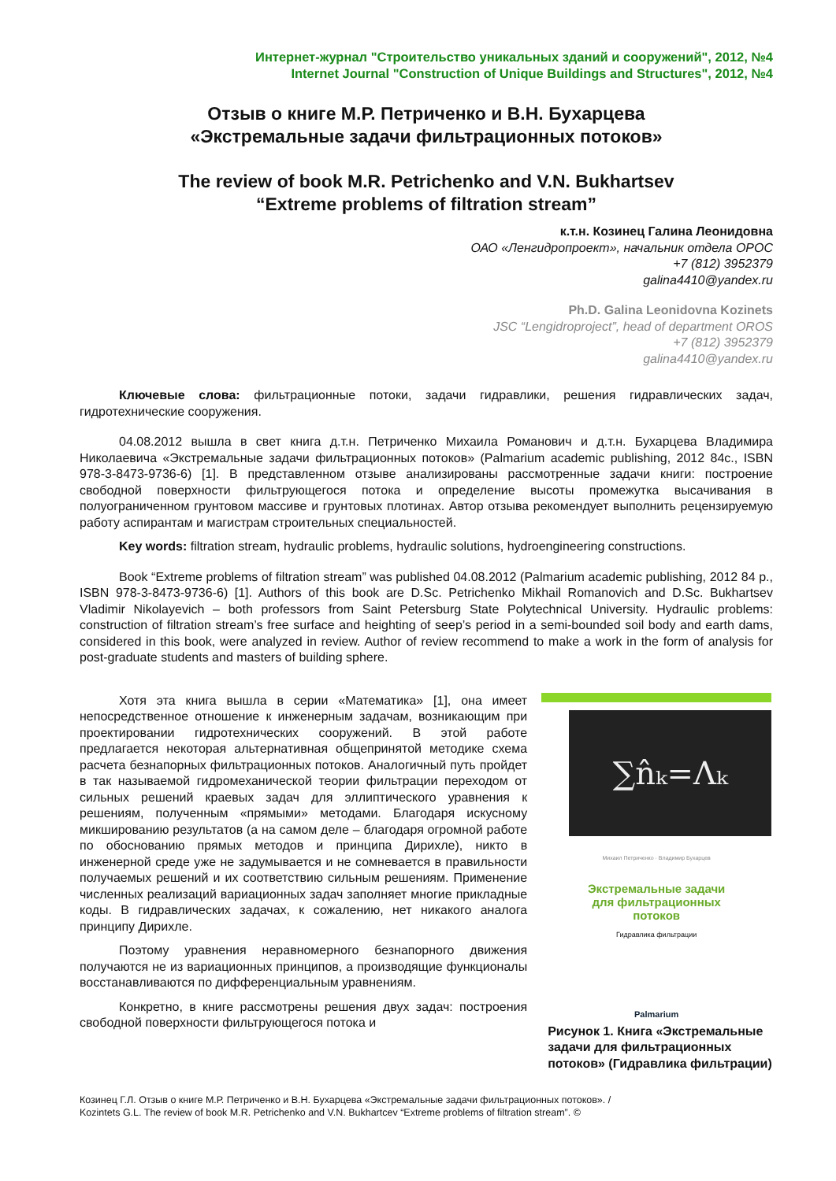Интернет-журнал "Строительство уникальных зданий и сооружений", 2012, №4
Internet Journal "Construction of Unique Buildings and Structures", 2012, №4
Отзыв о книге М.Р. Петриченко и В.Н. Бухарцева
«Экстремальные задачи фильтрационных потоков»
The review of book M.R. Petrichenko and V.N. Bukhartsev
“Extreme problems of filtration stream”
к.т.н. Козинец Галина Леонидовна
ОАО «Ленгидропроект», начальник отдела ОРОС
+7 (812) 3952379
galina4410@yandex.ru
Ph.D. Galina Leonidovna Kozinets
JSC “Lengidroproject”, head of department OROS
+7 (812) 3952379
galina4410@yandex.ru
Ключевые слова: фильтрационные потоки, задачи гидравлики, решения гидравлических задач, гидротехнические сооружения.
04.08.2012 вышла в свет книга д.т.н. Петриченко Михаила Романович и д.т.н. Бухарцева Владимира Николаевича «Экстремальные задачи фильтрационных потоков» (Palmarium academic publishing, 2012 84с., ISBN 978-3-8473-9736-6) [1]. В представленном отзыве анализированы рассмотренные задачи книги: построение свободной поверхности фильтрующегося потока и определение высоты промежутка высачивания в полуограниченном грунтовом массиве и грунтовых плотинах. Автор отзыва рекомендует выполнить рецензируемую работу аспирантам и магистрам строительных специальностей.
Key words: filtration stream, hydraulic problems, hydraulic solutions, hydroengineering constructions.
Book “Extreme problems of filtration stream” was published 04.08.2012 (Palmarium academic publishing, 2012 84 p., ISBN 978-3-8473-9736-6) [1]. Authors of this book are D.Sc. Petrichenko Mikhail Romanovich and D.Sc. Bukhartsev Vladimir Nikolayevich – both professors from Saint Petersburg State Polytechnical University. Hydraulic problems: construction of filtration stream’s free surface and heighting of seep’s period in a semi-bounded soil body and earth dams, considered in this book, were analyzed in review. Author of review recommend to make a work in the form of analysis for post-graduate students and masters of building sphere.
Хотя эта книга вышла в серии «Математика» [1], она имеет непосредственное отношение к инженерным задачам, возникающим при проектировании гидротехнических сооружений. В этой работе предлагается некоторая альтернативная общепринятой методике схема расчета безнапорных фильтрационных потоков. Аналогичный путь пройдет в так называемой гидромеханической теории фильтрации переходом от сильных решений краевых задач для эллиптического уравнения к решениям, полученным «прямыми» методами. Благодаря искусному микшированию результатов (а на самом деле – благодаря огромной работе по обоснованию прямых методов и принципа Дирихле), никто в инженерной среде уже не задумывается и не сомневается в правильности получаемых решений и их соответствию сильным решениям. Применение численных реализаций вариационных задач заполняет многие прикладные коды. В гидравлических задачах, к сожалению, нет никакого аналога принципу Дирихле.
Поэтому уравнения неравномерного безнапорного движения получаются не из вариационных принципов, а производящие функционалы восстанавливаются по дифференциальным уравнениям.
Конкретно, в книге рассмотрены решения двух задач: построения свободной поверхности фильтрующегося потока и
∑n̂ₖ=Λₖ
Михаил Петриченко · Владимир Бухарцев
Экстремальные задачи
для фильтрационных
потоков
Гидравлика фильтрации
Palmarium
Рисунок 1. Книга «Экстремальные задачи для фильтрационных потоков» (Гидравлика фильтрации)
Козинец Г.Л. Отзыв о книге М.Р. Петриченко и В.Н. Бухарцева «Экстремальные задачи фильтрационных потоков». /
Kozintets G.L. The review of book M.R. Petrichenko and V.N. Bukhartcev “Extreme problems of filtration stream”. ©